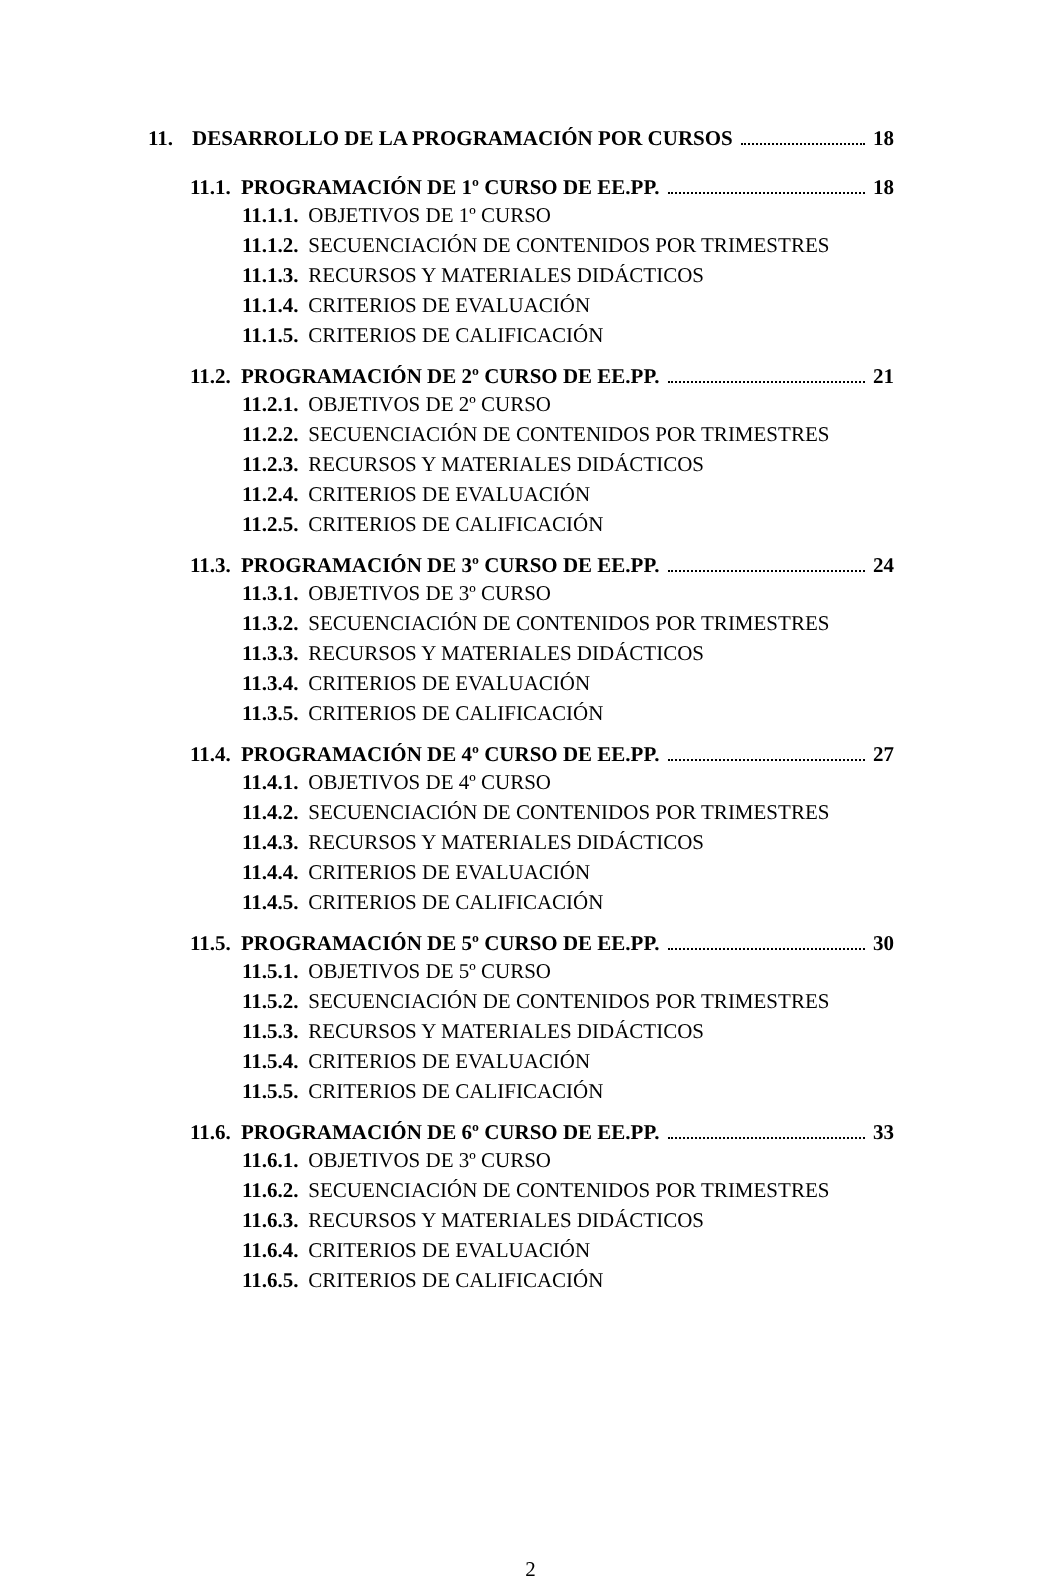11. DESARROLLO DE LA PROGRAMACIÓN POR CURSOS 18
11.1. PROGRAMACIÓN DE 1º CURSO DE EE.PP. 18
11.1.1. OBJETIVOS DE 1º CURSO
11.1.2. SECUENCIACIÓN DE CONTENIDOS POR TRIMESTRES
11.1.3. RECURSOS Y MATERIALES DIDÁCTICOS
11.1.4. CRITERIOS DE EVALUACIÓN
11.1.5. CRITERIOS DE CALIFICACIÓN
11.2. PROGRAMACIÓN DE 2º CURSO DE EE.PP. 21
11.2.1. OBJETIVOS DE 2º CURSO
11.2.2. SECUENCIACIÓN DE CONTENIDOS POR TRIMESTRES
11.2.3. RECURSOS Y MATERIALES DIDÁCTICOS
11.2.4. CRITERIOS DE EVALUACIÓN
11.2.5. CRITERIOS DE CALIFICACIÓN
11.3. PROGRAMACIÓN DE 3º CURSO DE EE.PP. 24
11.3.1. OBJETIVOS DE 3º CURSO
11.3.2. SECUENCIACIÓN DE CONTENIDOS POR TRIMESTRES
11.3.3. RECURSOS Y MATERIALES DIDÁCTICOS
11.3.4. CRITERIOS DE EVALUACIÓN
11.3.5. CRITERIOS DE CALIFICACIÓN
11.4. PROGRAMACIÓN DE 4º CURSO DE EE.PP. 27
11.4.1. OBJETIVOS DE 4º CURSO
11.4.2. SECUENCIACIÓN DE CONTENIDOS POR TRIMESTRES
11.4.3. RECURSOS Y MATERIALES DIDÁCTICOS
11.4.4. CRITERIOS DE EVALUACIÓN
11.4.5. CRITERIOS DE CALIFICACIÓN
11.5. PROGRAMACIÓN DE 5º CURSO DE EE.PP. 30
11.5.1. OBJETIVOS DE 5º CURSO
11.5.2. SECUENCIACIÓN DE CONTENIDOS POR TRIMESTRES
11.5.3. RECURSOS Y MATERIALES DIDÁCTICOS
11.5.4. CRITERIOS DE EVALUACIÓN
11.5.5. CRITERIOS DE CALIFICACIÓN
11.6. PROGRAMACIÓN DE 6º CURSO DE EE.PP. 33
11.6.1. OBJETIVOS DE 3º CURSO
11.6.2. SECUENCIACIÓN DE CONTENIDOS POR TRIMESTRES
11.6.3. RECURSOS Y MATERIALES DIDÁCTICOS
11.6.4. CRITERIOS DE EVALUACIÓN
11.6.5. CRITERIOS DE CALIFICACIÓN
2